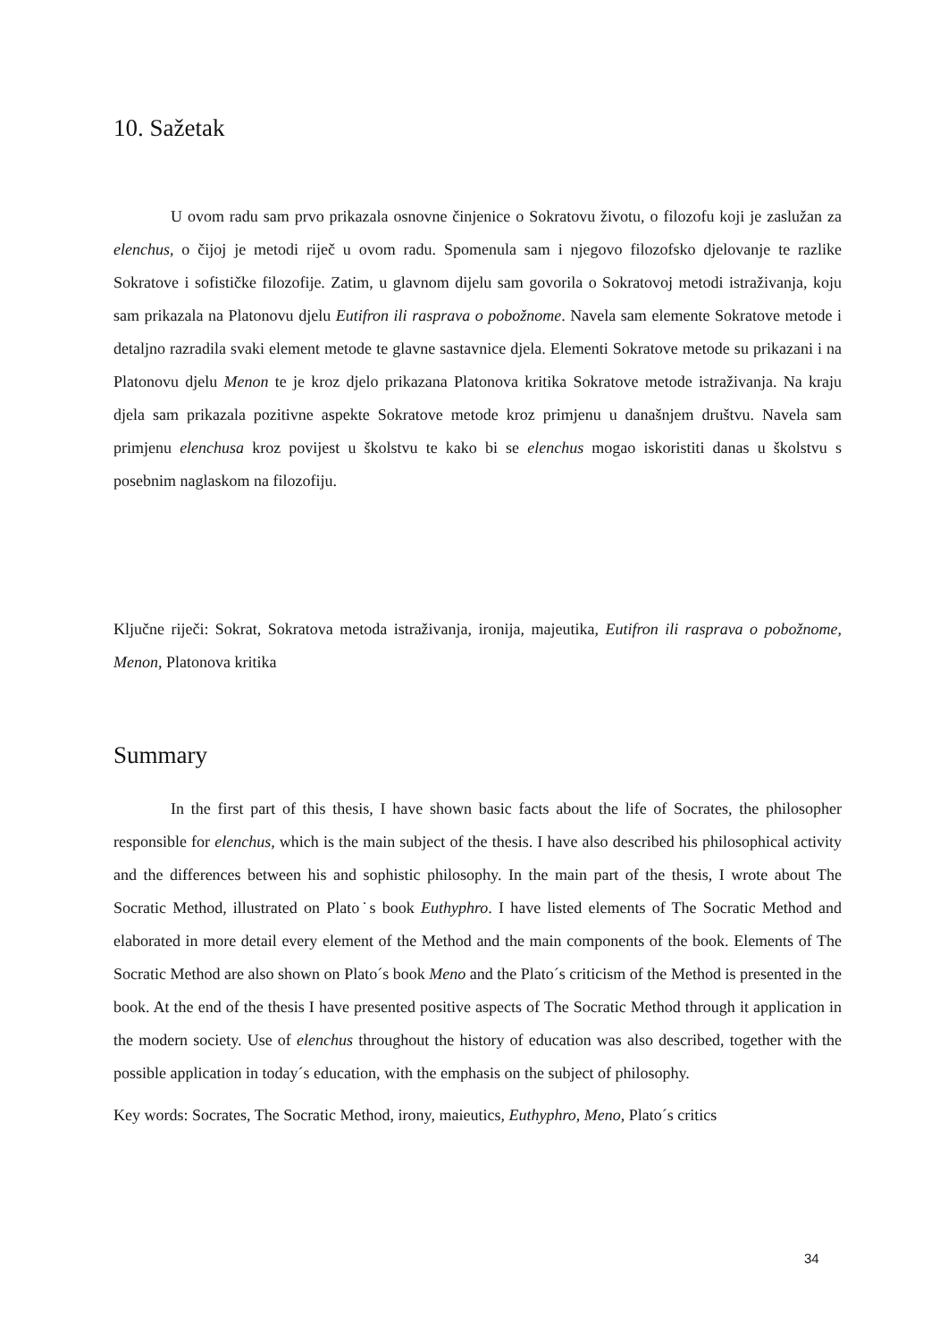10. Sažetak
U ovom radu sam prvo prikazala osnovne činjenice o Sokratovu životu, o filozofu koji je zaslužan za elenchus, o čijoj je metodi riječ u ovom radu. Spomenula sam i njegovo filozofsko djelovanje te razlike Sokratove i sofističke filozofije. Zatim, u glavnom dijelu sam govorila o Sokratovoj metodi istraživanja, koju sam prikazala na Platonovu djelu Eutifron ili rasprava o pobožnome. Navela sam elemente Sokratove metode i detaljno razradila svaki element metode te glavne sastavnice djela. Elementi Sokratove metode su prikazani i na Platonovu djelu Menon te je kroz djelo prikazana Platonova kritika Sokratove metode istraživanja. Na kraju djela sam prikazala pozitivne aspekte Sokratove metode kroz primjenu u današnjem društvu. Navela sam primjenu elenchusa kroz povijest u školstvu te kako bi se elenchus mogao iskoristiti danas u školstvu s posebnim naglaskom na filozofiju.
Ključne riječi: Sokrat, Sokratova metoda istraživanja, ironija, majeutika, Eutifron ili rasprava o pobožnome, Menon, Platonova kritika
Summary
In the first part of this thesis, I have shown basic facts about the life of Socrates, the philosopher responsible for elenchus, which is the main subject of the thesis. I have also described his philosophical activity and the differences between his and sophistic philosophy. In the main part of the thesis, I wrote about The Socratic Method, illustrated on Plato˙s book Euthyphro. I have listed elements of The Socratic Method and elaborated in more detail every element of the Method and the main components of the book. Elements of The Socratic Method are also shown on Plato´s book Meno and the Plato´s criticism of the Method is presented in the book. At the end of the thesis I have presented positive aspects of The Socratic Method through it application in the modern society. Use of elenchus throughout the history of education was also described, together with the possible application in today´s education, with the emphasis on the subject of philosophy.
Key words: Socrates, The Socratic Method, irony, maieutics, Euthyphro, Meno, Plato´s critics
34